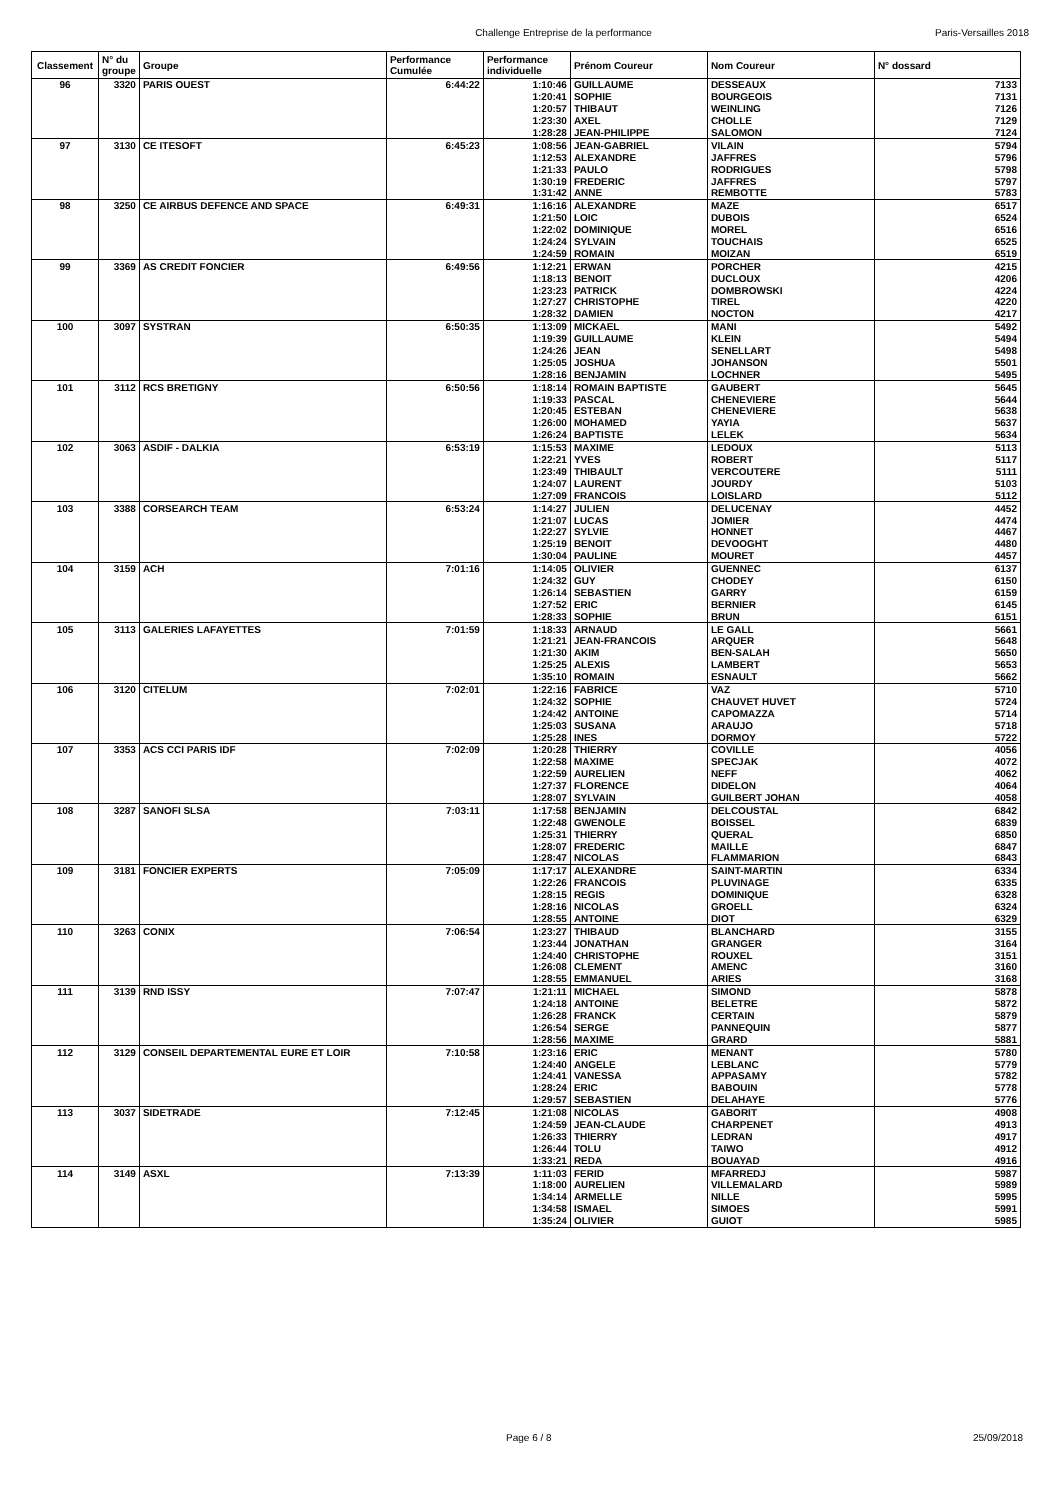Challenge Entreprise de la performance
Paris-Versailles 2018
| Classement | N° du groupe | Groupe | Performance Cumulée | Performance individuelle | Prénom Coureur | Nom Coureur | N° dossard |
| --- | --- | --- | --- | --- | --- | --- | --- |
| 96 | 3320 | PARIS OUEST | 6:44:22 | 1:10:46 | GUILLAUME | DESSEAUX | 7133 |
| | | | | 1:20:41 | SOPHIE | BOURGEOIS | 7131 |
| | | | | 1:20:57 | THIBAUT | WEINLING | 7126 |
| | | | | 1:23:30 | AXEL | CHOLLE | 7129 |
| | | | | 1:28:28 | JEAN-PHILIPPE | SALOMON | 7124 |
| 97 | 3130 | CE ITESOFT | 6:45:23 | 1:08:56 | JEAN-GABRIEL | VILAIN | 5794 |
| | | | | 1:12:53 | ALEXANDRE | JAFFRES | 5796 |
| | | | | 1:21:33 | PAULO | RODRIGUES | 5798 |
| | | | | 1:30:19 | FREDERIC | JAFFRES | 5797 |
| | | | | 1:31:42 | ANNE | REMBOTTE | 5783 |
| 98 | 3250 | CE AIRBUS DEFENCE AND SPACE | 6:49:31 | 1:16:16 | ALEXANDRE | MAZE | 6517 |
| | | | | 1:21:50 | LOIC | DUBOIS | 6524 |
| | | | | 1:22:02 | DOMINIQUE | MOREL | 6516 |
| | | | | 1:24:24 | SYLVAIN | TOUCHAIS | 6525 |
| | | | | 1:24:59 | ROMAIN | MOIZAN | 6519 |
| 99 | 3369 | AS CREDIT FONCIER | 6:49:56 | 1:12:21 | ERWAN | PORCHER | 4215 |
| | | | | 1:18:13 | BENOIT | DUCLOUX | 4206 |
| | | | | 1:23:23 | PATRICK | DOMBROWSKI | 4224 |
| | | | | 1:27:27 | CHRISTOPHE | TIREL | 4220 |
| | | | | 1:28:32 | DAMIEN | NOCTON | 4217 |
| 100 | 3097 | SYSTRAN | 6:50:35 | 1:13:09 | MICKAEL | MANI | 5492 |
| | | | | 1:19:39 | GUILLAUME | KLEIN | 5494 |
| | | | | 1:24:26 | JEAN | SENELLART | 5498 |
| | | | | 1:25:05 | JOSHUA | JOHANSON | 5501 |
| | | | | 1:28:16 | BENJAMIN | LOCHNER | 5495 |
| 101 | 3112 | RCS BRETIGNY | 6:50:56 | 1:18:14 | ROMAIN BAPTISTE | GAUBERT | 5645 |
| | | | | 1:19:33 | PASCAL | CHENEVIERE | 5644 |
| | | | | 1:20:45 | ESTEBAN | CHENEVIERE | 5638 |
| | | | | 1:26:00 | MOHAMED | YAYIA | 5637 |
| | | | | 1:26:24 | BAPTISTE | LELEK | 5634 |
| 102 | 3063 | ASDIF - DALKIA | 6:53:19 | 1:15:53 | MAXIME | LEDOUX | 5113 |
| | | | | 1:22:21 | YVES | ROBERT | 5117 |
| | | | | 1:23:49 | THIBAULT | VERCOUTERE | 5111 |
| | | | | 1:24:07 | LAURENT | JOURDY | 5103 |
| | | | | 1:27:09 | FRANCOIS | LOISLARD | 5112 |
| 103 | 3388 | CORSEARCH TEAM | 6:53:24 | 1:14:27 | JULIEN | DELUCENAY | 4452 |
| | | | | 1:21:07 | LUCAS | JOMIER | 4474 |
| | | | | 1:22:27 | SYLVIE | HONNET | 4467 |
| | | | | 1:25:19 | BENOIT | DEVOOGHT | 4480 |
| | | | | 1:30:04 | PAULINE | MOURET | 4457 |
| 104 | 3159 | ACH | 7:01:16 | 1:14:05 | OLIVIER | GUENNEC | 6137 |
| | | | | 1:24:32 | GUY | CHODEY | 6150 |
| | | | | 1:26:14 | SEBASTIEN | GARRY | 6159 |
| | | | | 1:27:52 | ERIC | BERNIER | 6145 |
| | | | | 1:28:33 | SOPHIE | BRUN | 6151 |
| 105 | 3113 | GALERIES LAFAYETTES | 7:01:59 | 1:18:33 | ARNAUD | LE GALL | 5661 |
| | | | | 1:21:21 | JEAN-FRANCOIS | ARQUER | 5648 |
| | | | | 1:21:30 | AKIM | BEN-SALAH | 5650 |
| | | | | 1:25:25 | ALEXIS | LAMBERT | 5653 |
| | | | | 1:35:10 | ROMAIN | ESNAULT | 5662 |
| 106 | 3120 | CITELUM | 7:02:01 | 1:22:16 | FABRICE | VAZ | 5710 |
| | | | | 1:24:32 | SOPHIE | CHAUVET HUVET | 5724 |
| | | | | 1:24:42 | ANTOINE | CAPOMAZZA | 5714 |
| | | | | 1:25:03 | SUSANA | ARAUJO | 5718 |
| | | | | 1:25:28 | INES | DORMOY | 5722 |
| 107 | 3353 | ACS CCI PARIS IDF | 7:02:09 | 1:20:28 | THIERRY | COVILLE | 4056 |
| | | | | 1:22:58 | MAXIME | SPECJAK | 4072 |
| | | | | 1:22:59 | AURELIEN | NEFF | 4062 |
| | | | | 1:27:37 | FLORENCE | DIDELON | 4064 |
| | | | | 1:28:07 | SYLVAIN | GUILBERT JOHAN | 4058 |
| 108 | 3287 | SANOFI SLSA | 7:03:11 | 1:17:58 | BENJAMIN | DELCOUSTAL | 6842 |
| | | | | 1:22:48 | GWENOLE | BOISSEL | 6839 |
| | | | | 1:25:31 | THIERRY | QUERAL | 6850 |
| | | | | 1:28:07 | FREDERIC | MAILLE | 6847 |
| | | | | 1:28:47 | NICOLAS | FLAMMARION | 6843 |
| 109 | 3181 | FONCIER EXPERTS | 7:05:09 | 1:17:17 | ALEXANDRE | SAINT-MARTIN | 6334 |
| | | | | 1:22:26 | FRANCOIS | PLUVINAGE | 6335 |
| | | | | 1:28:15 | REGIS | DOMINIQUE | 6328 |
| | | | | 1:28:16 | NICOLAS | GROELL | 6324 |
| | | | | 1:28:55 | ANTOINE | DIOT | 6329 |
| 110 | 3263 | CONIX | 7:06:54 | 1:23:27 | THIBAUD | BLANCHARD | 3155 |
| | | | | 1:23:44 | JONATHAN | GRANGER | 3164 |
| | | | | 1:24:40 | CHRISTOPHE | ROUXEL | 3151 |
| | | | | 1:26:08 | CLEMENT | AMENC | 3160 |
| | | | | 1:28:55 | EMMANUEL | ARIES | 3168 |
| 111 | 3139 | RND ISSY | 7:07:47 | 1:21:11 | MICHAEL | SIMOND | 5878 |
| | | | | 1:24:18 | ANTOINE | BELETRE | 5872 |
| | | | | 1:26:28 | FRANCK | CERTAIN | 5879 |
| | | | | 1:26:54 | SERGE | PANNEQUIN | 5877 |
| | | | | 1:28:56 | MAXIME | GRARD | 5881 |
| 112 | 3129 | CONSEIL DEPARTEMENTAL EURE ET LOIR | 7:10:58 | 1:23:16 | ERIC | MENANT | 5780 |
| | | | | 1:24:40 | ANGELE | LEBLANC | 5779 |
| | | | | 1:24:41 | VANESSA | APPASAMY | 5782 |
| | | | | 1:28:24 | ERIC | BABOUIN | 5778 |
| | | | | 1:29:57 | SEBASTIEN | DELAHAYE | 5776 |
| 113 | 3037 | SIDETRADE | 7:12:45 | 1:21:08 | NICOLAS | GABORIT | 4908 |
| | | | | 1:24:59 | JEAN-CLAUDE | CHARPENET | 4913 |
| | | | | 1:26:33 | THIERRY | LEDRAN | 4917 |
| | | | | 1:26:44 | TOLU | TAIWO | 4912 |
| | | | | 1:33:21 | REDA | BOUAYAD | 4916 |
| 114 | 3149 | ASXL | 7:13:39 | 1:11:03 | FERID | MFARREDJ | 5987 |
| | | | | 1:18:00 | AURELIEN | VILLEMALARD | 5989 |
| | | | | 1:34:14 | ARMELLE | NILLE | 5995 |
| | | | | 1:34:58 | ISMAEL | SIMOES | 5991 |
| | | | | 1:35:24 | OLIVIER | GUIOT | 5985 |
Page 6 / 8 25/09/2018